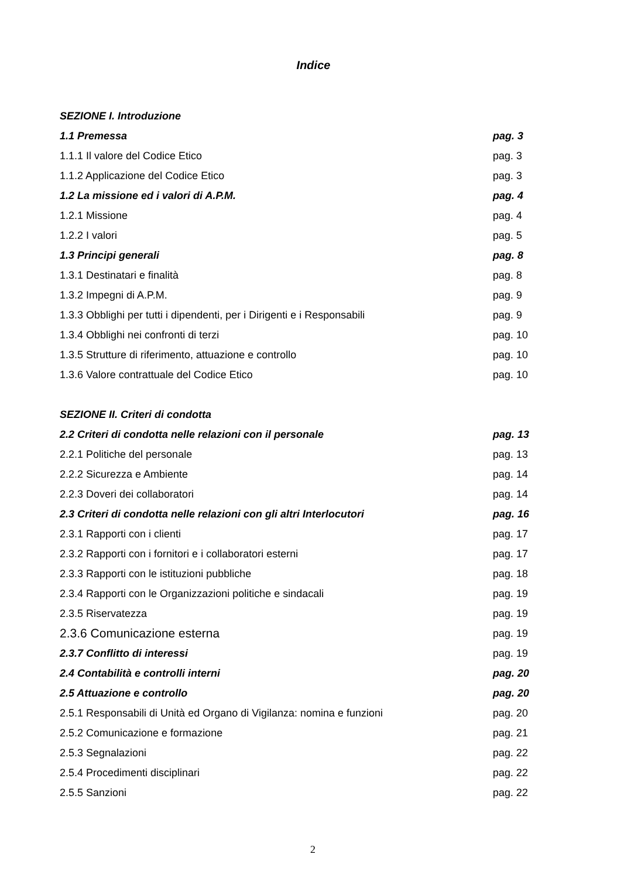Indice
SEZIONE I. Introduzione
1.1 Premessa pag. 3
1.1.1 Il valore del Codice Etico pag. 3
1.1.2 Applicazione del Codice Etico pag. 3
1.2 La missione ed i valori di A.P.M. pag. 4
1.2.1 Missione pag. 4
1.2.2 I valori pag. 5
1.3 Principi generali pag. 8
1.3.1 Destinatari e finalità pag. 8
1.3.2 Impegni di A.P.M. pag. 9
1.3.3 Obblighi per tutti i dipendenti, per i Dirigenti e i Responsabili pag. 9
1.3.4 Obblighi nei confronti di terzi pag. 10
1.3.5 Strutture di riferimento, attuazione e controllo pag. 10
1.3.6 Valore contrattuale del Codice Etico pag. 10
SEZIONE II. Criteri di condotta
2.2 Criteri di condotta nelle relazioni con il personale pag. 13
2.2.1 Politiche del personale pag. 13
2.2.2 Sicurezza e Ambiente pag. 14
2.2.3 Doveri dei collaboratori pag. 14
2.3 Criteri di condotta nelle relazioni con gli altri Interlocutori pag. 16
2.3.1 Rapporti con i clienti pag. 17
2.3.2 Rapporti con i fornitori e i collaboratori esterni pag. 17
2.3.3 Rapporti con le istituzioni pubbliche pag. 18
2.3.4 Rapporti con le Organizzazioni politiche e sindacali pag. 19
2.3.5 Riservatezza pag. 19
2.3.6 Comunicazione esterna pag. 19
2.3.7 Conflitto di interessi pag. 19
2.4 Contabilità e controlli interni pag. 20
2.5 Attuazione e controllo pag. 20
2.5.1 Responsabili di Unità ed Organo di Vigilanza: nomina e funzioni pag. 20
2.5.2 Comunicazione e formazione pag. 21
2.5.3 Segnalazioni pag. 22
2.5.4 Procedimenti disciplinari pag. 22
2.5.5 Sanzioni pag. 22
2